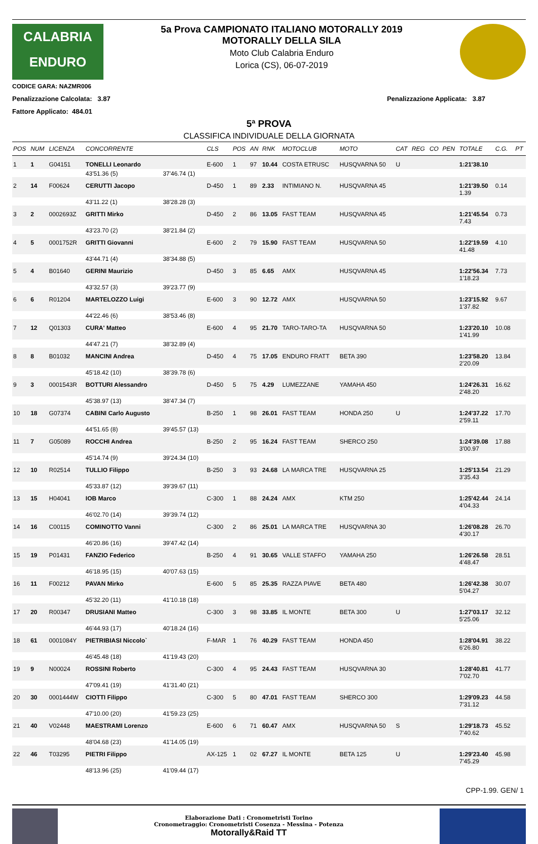CALABRIA
ENDURO
CODICE GARA: NAZMR006
5a Prova CAMPIONATO ITALIANO MOTORALLY 2019
MOTORALLY DELLA SILA
Moto Club Calabria Enduro
Lorica (CS), 06-07-2019
Penalizzazione Calcolata: 3.87 Penalizzazione Applicata: 3.87
Fattore Applicato: 484.01
5ª PROVA
CLASSIFICA INDIVIDUALE DELLA GIORNATA
| POS | NUM | LICENZA | CONCORRENTE | | CLS | POS | AN | RNK | MOTOCLUB | MOTO | CAT | REG | CO | PEN | TOTALE | C.G. | PT |
| --- | --- | --- | --- | --- | --- | --- | --- | --- | --- | --- | --- | --- | --- | --- | --- | --- | --- |
| 1 | 1 | G04151 | TONELLI Leonardo | | E-600 | 1 | 97 | 10.44 | COSTA ETRUSC | HUSQVARNA 50 | U | | | | 1:21'38.10 | | |
| | | | 43'51.36 (5) | 37'46.74 (1) | | | | | | | | | | | | | |
| 2 | 14 | F00624 | CERUTTI Jacopo | | D-450 | 1 | 89 | 2.33 | INTIMIANO N. | HUSQVARNA 45 | | | | | 1:21'39.50 1.39 | 0.14 | |
| | | | 43'11.22 (1) | 38'28.28 (3) | | | | | | | | | | | | | |
| 3 | 2 | 0002693Z | GRITTI Mirko | | D-450 | 2 | 86 | 13.05 | FAST TEAM | HUSQVARNA 45 | | | | | 1:21'45.54 7.43 | 0.73 | |
| | | | 43'23.70 (2) | 38'21.84 (2) | | | | | | | | | | | | | |
| 4 | 5 | 0001752R | GRITTI Giovanni | | E-600 | 2 | 79 | 15.90 | FAST TEAM | HUSQVARNA 50 | | | | | 1:22'19.59 41.48 | 4.10 | |
| | | | 43'44.71 (4) | 38'34.88 (5) | | | | | | | | | | | | | |
| 5 | 4 | B01640 | GERINI Maurizio | | D-450 | 3 | 85 | 6.65 | AMX | HUSQVARNA 45 | | | | | 1:22'56.34 1'18.23 | 7.73 | |
| | | | 43'32.57 (3) | 39'23.77 (9) | | | | | | | | | | | | | |
| 6 | 6 | R01204 | MARTELOZZO Luigi | | E-600 | 3 | 90 | 12.72 | AMX | HUSQVARNA 50 | | | | | 1:23'15.92 1'37.82 | 9.67 | |
| | | | 44'22.46 (6) | 38'53.46 (8) | | | | | | | | | | | | | |
| 7 | 12 | Q01303 | CURA' Matteo | | E-600 | 4 | 95 | 21.70 | TARO-TARO-TA | HUSQVARNA 50 | | | | | 1:23'20.10 1'41.99 | 10.08 | |
| | | | 44'47.21 (7) | 38'32.89 (4) | | | | | | | | | | | | | |
| 8 | 8 | B01032 | MANCINI Andrea | | D-450 | 4 | 75 | 17.05 | ENDURO FRATT | BETA 390 | | | | | 1:23'58.20 2'20.09 | 13.84 | |
| | | | 45'18.42 (10) | 38'39.78 (6) | | | | | | | | | | | | | |
| 9 | 3 | 0001543R | BOTTURI Alessandro | | D-450 | 5 | 75 | 4.29 | LUMEZZANE | YAMAHA 450 | | | | | 1:24'26.31 2'48.20 | 16.62 | |
| | | | 45'38.97 (13) | 38'47.34 (7) | | | | | | | | | | | | | |
| 10 | 18 | G07374 | CABINI Carlo Augusto | | B-250 | 1 | 98 | 26.01 | FAST TEAM | HONDA 250 | U | | | | 1:24'37.22 2'59.11 | 17.70 | |
| | | | 44'51.65 (8) | 39'45.57 (13) | | | | | | | | | | | | | |
| 11 | 7 | G05089 | ROCCHI Andrea | | B-250 | 2 | 95 | 16.24 | FAST TEAM | SHERCO 250 | | | | | 1:24'39.08 3'00.97 | 17.88 | |
| | | | 45'14.74 (9) | 39'24.34 (10) | | | | | | | | | | | | | |
| 12 | 10 | R02514 | TULLIO Filippo | | B-250 | 3 | 93 | 24.68 | LA MARCA TRE | HUSQVARNA 25 | | | | | 1:25'13.54 3'35.43 | 21.29 | |
| | | | 45'33.87 (12) | 39'39.67 (11) | | | | | | | | | | | | | |
| 13 | 15 | H04041 | IOB Marco | | C-300 | 1 | 88 | 24.24 | AMX | KTM 250 | | | | | 1:25'42.44 4'04.33 | 24.14 | |
| | | | 46'02.70 (14) | 39'39.74 (12) | | | | | | | | | | | | | |
| 14 | 16 | C00115 | COMINOTTO Vanni | | C-300 | 2 | 86 | 25.01 | LA MARCA TRE | HUSQVARNA 30 | | | | | 1:26'08.28 4'30.17 | 26.70 | |
| | | | 46'20.86 (16) | 39'47.42 (14) | | | | | | | | | | | | | |
| 15 | 19 | P01431 | FANZIO Federico | | B-250 | 4 | 91 | 30.65 | VALLE STAFFO | YAMAHA 250 | | | | | 1:26'26.58 4'48.47 | 28.51 | |
| | | | 46'18.95 (15) | 40'07.63 (15) | | | | | | | | | | | | | |
| 16 | 11 | F00212 | PAVAN Mirko | | E-600 | 5 | 85 | 25.35 | RAZZA PIAVE | BETA 480 | | | | | 1:26'42.38 5'04.27 | 30.07 | |
| | | | 45'32.20 (11) | 41'10.18 (18) | | | | | | | | | | | | | |
| 17 | 20 | R00347 | DRUSIANI Matteo | | C-300 | 3 | 98 | 33.85 | IL MONTE | BETA 300 | U | | | | 1:27'03.17 5'25.06 | 32.12 | |
| | | | 46'44.93 (17) | 40'18.24 (16) | | | | | | | | | | | | | |
| 18 | 61 | 0001084Y | PIETRIBIASI Niccolo` | | F-MAR | 1 | 76 | 40.29 | FAST TEAM | HONDA 450 | | | | | 1:28'04.91 6'26.80 | 38.22 | |
| | | | 46'45.48 (18) | 41'19.43 (20) | | | | | | | | | | | | | |
| 19 | 9 | N00024 | ROSSINI Roberto | | C-300 | 4 | 95 | 24.43 | FAST TEAM | HUSQVARNA 30 | | | | | 1:28'40.81 7'02.70 | 41.77 | |
| | | | 47'09.41 (19) | 41'31.40 (21) | | | | | | | | | | | | | |
| 20 | 30 | 0001444W | CIOTTI Filippo | | C-300 | 5 | 80 | 47.01 | FAST TEAM | SHERCO 300 | | | | | 1:29'09.23 7'31.12 | 44.58 | |
| | | | 47'10.00 (20) | 41'59.23 (25) | | | | | | | | | | | | | |
| 21 | 40 | V02448 | MAESTRAMI Lorenzo | | E-600 | 6 | 71 | 60.47 | AMX | HUSQVARNA 50 | S | | | | 1:29'18.73 7'40.62 | 45.52 | |
| | | | 48'04.68 (23) | 41'14.05 (19) | | | | | | | | | | | | | |
| 22 | 46 | T03295 | PIETRI Filippo | | AX-125 | 1 | 02 | 67.27 | IL MONTE | BETA 125 | U | | | | 1:29'23.40 7'45.29 | 45.98 | |
| | | | 48'13.96 (25) | 41'09.44 (17) | | | | | | | | | | | | | |
CPP-1.99. GEN/ 1
Elaborazione Dati : Cronometristi Torino
Cronometraggio: Cronometristi Cosenza - Messina - Potenza
Motorally&Raid TT